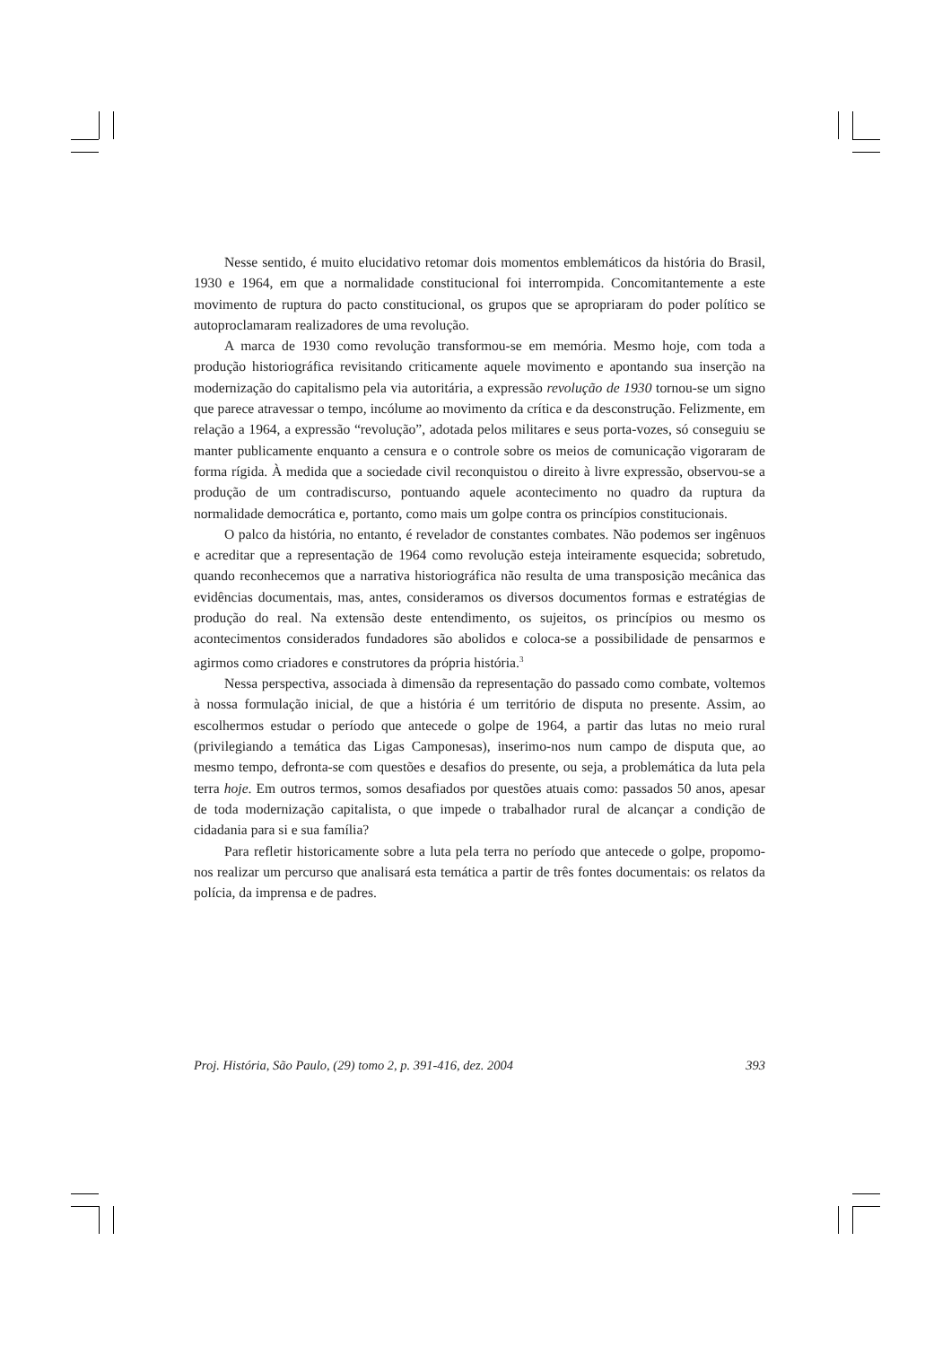Nesse sentido, é muito elucidativo retomar dois momentos emblemáticos da história do Brasil, 1930 e 1964, em que a normalidade constitucional foi interrompida. Concomitantemente a este movimento de ruptura do pacto constitucional, os grupos que se apropriaram do poder político se autoproclamaram realizadores de uma revolução.
A marca de 1930 como revolução transformou-se em memória. Mesmo hoje, com toda a produção historiográfica revisitando criticamente aquele movimento e apontando sua inserção na modernização do capitalismo pela via autoritária, a expressão revolução de 1930 tornou-se um signo que parece atravessar o tempo, incólume ao movimento da crítica e da desconstrução. Felizmente, em relação a 1964, a expressão “revolução”, adotada pelos militares e seus porta-vozes, só conseguiu se manter publicamente enquanto a censura e o controle sobre os meios de comunicação vigoraram de forma rígida. À medida que a sociedade civil reconquistou o direito à livre expressão, observou-se a produção de um contradiscurso, pontuando aquele acontecimento no quadro da ruptura da normalidade democrática e, portanto, como mais um golpe contra os princípios constitucionais.
O palco da história, no entanto, é revelador de constantes combates. Não podemos ser ingênuos e acreditar que a representação de 1964 como revolução esteja inteiramente esquecida; sobretudo, quando reconhecemos que a narrativa historiográfica não resulta de uma transposição mecânica das evidências documentais, mas, antes, consideramos os diversos documentos formas e estratégias de produção do real. Na extensão deste entendimento, os sujeitos, os princípios ou mesmo os acontecimentos considerados fundadores são abolidos e coloca-se a possibilidade de pensarmos e agirmos como criadores e construtores da própria história.<sup>3</sup>
Nessa perspectiva, associada à dimensão da representação do passado como combate, voltemos à nossa formulação inicial, de que a história é um território de disputa no presente. Assim, ao escolhermos estudar o período que antecede o golpe de 1964, a partir das lutas no meio rural (privilegiando a temática das Ligas Camponesas), inserimo-nos num campo de disputa que, ao mesmo tempo, defronta-se com questões e desafios do presente, ou seja, a problemática da luta pela terra hoje. Em outros termos, somos desafiados por questões atuais como: passados 50 anos, apesar de toda modernização capitalista, o que impede o trabalhador rural de alcançar a condição de cidadania para si e sua família?
Para refletir historicamente sobre a luta pela terra no período que antecede o golpe, propomo-nos realizar um percurso que analisará esta temática a partir de três fontes documentais: os relatos da polícia, da imprensa e de padres.
Proj. História, São Paulo, (29) tomo 2, p. 391-416, dez. 2004 393